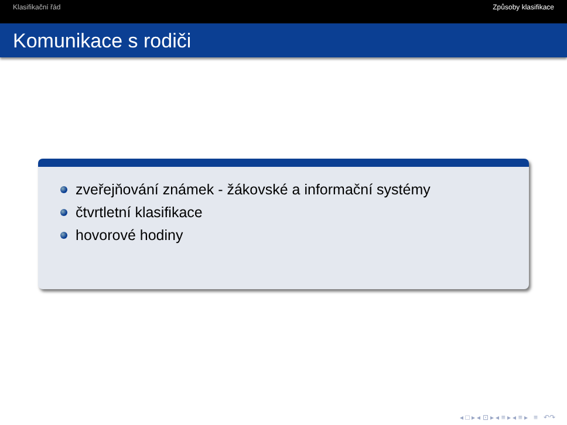Klasifikační řád Způsoby klasifikace
Komunikace s rodiči
zveřejňování známek - žákovské a informační systémy
čtvrtletní klasifikace
hovorové hodiny
◂ □ ▸ ◂ ⊡ ▸ ◂ ≡ ▸ ◂ ≡ ▸ ≡ ↶↷